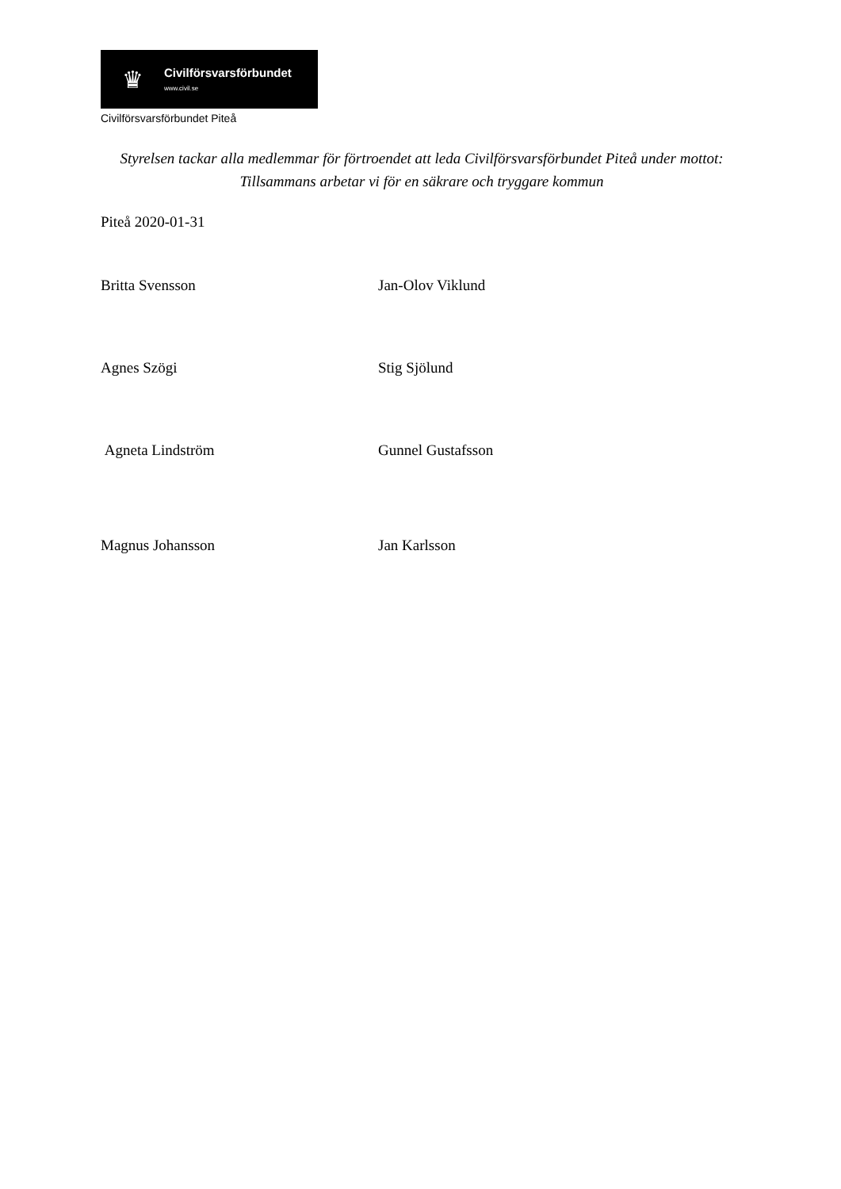♛
Civilförsvarsförbundet
www.civil.se
Civilförsvarsförbundet Piteå
Styrelsen tackar alla medlemmar för förtroendet att leda Civilförsvarsförbundet Piteå under mottot: Tillsammans arbetar vi för en säkrare och tryggare kommun
Piteå 2020-01-31
Britta Svensson Jan-Olov Viklund
Agnes Szögi Stig Sjölund
Agneta Lindström Gunnel Gustafsson
Magnus Johansson Jan Karlsson